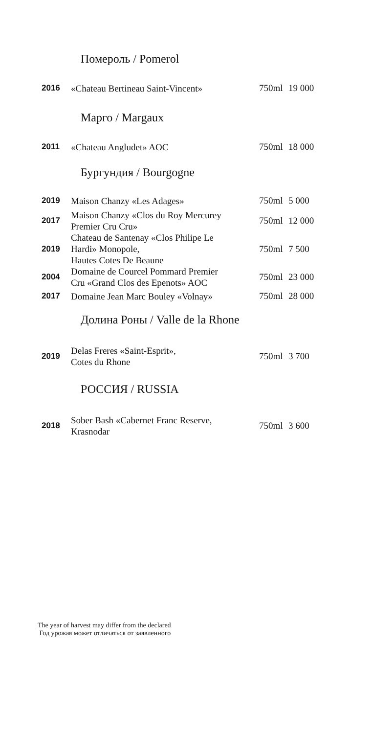Помероль / Pomerol
| 2016 | «Chateau Bertineau Saint-Vincent» | 750ml | 19 000 |
Марго / Margaux
| 2011 | «Chateau Angludet» AOC | 750ml | 18 000 |
Бургундия / Bourgogne
| 2019 | Maison Chanzy «Les Adages» | 750ml | 5 000 |
| 2017 | Maison Chanzy «Clos du Roy Mercurey Premier Cru Cru» | 750ml | 12 000 |
| 2019 | Chateau de Santenay «Clos Philipe Le Hardi» Monopole, Hautes Cotes De Beaune | 750ml | 7 500 |
| 2004 | Domaine de Courcel Pommard Premier Cru «Grand Clos des Epenots» AOC | 750ml | 23 000 |
| 2017 | Domaine Jean Marc Bouley «Volnay» | 750ml | 28 000 |
Долина Роны / Valle de la Rhone
| 2019 | Delas Freres «Saint-Esprit», Cotes du Rhone | 750ml | 3 700 |
РОССИЯ / RUSSIA
| 2018 | Sober Bash «Cabernet Franc Reserve, Krasnodar | 750ml | 3 600 |
The year of harvest may differ from the declared
Год урожая может отличаться от заявленного